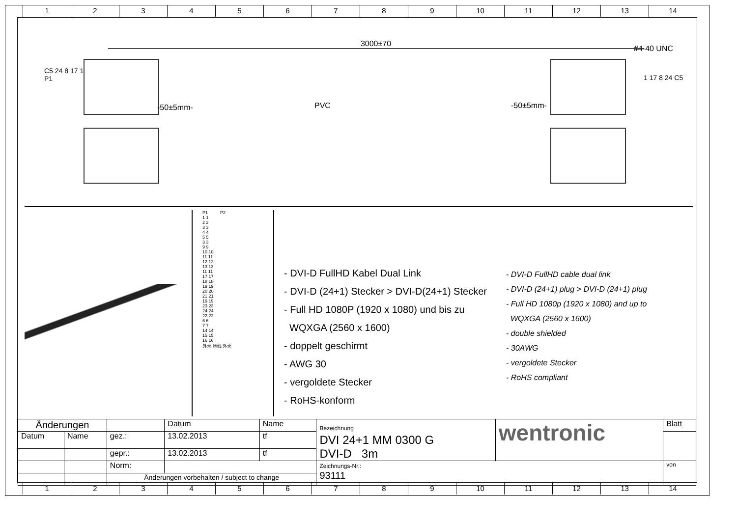1 2 3 4 5 6 7 8 9 10 11 12 13 14
3000±70
C5 24 8 17 1
P1
-50±5mm- PVC -50±5mm-
#4-40 UNC
1 17 8 24 C5
P1 P2
1 1
2 2
3 3
4 4
5 5
3 3
9 9
10 10
11 11
12 12
13 13
11 11
17 17
18 18
19 19
20 20
21 21
19 19
23 23
24 24
22 22
6 6
7 7
14 14
15 15
16 16
外壳 地线 外壳
- DVI-D FullHD Kabel Dual Link
- DVI-D (24+1) Stecker > DVI-D(24+1) Stecker
- Full HD 1080P (1920 x 1080) und bis zu
WQXGA (2560 x 1600)
- doppelt geschirmt
- AWG 30
- vergoldete Stecker
- RoHS-konform
- DVI-D FullHD cable dual link
- DVI-D (24+1) plug > DVI-D (24+1) plug
- Full HD 1080p (1920 x 1080) and up to
WQXGA (2560 x 1600)
- double shielded
- 30AWG
- vergoldete Stecker
- RoHS compliant
| Änderungen | | | Datum | Name | Bezeichnung DVI 24+1 MM 0300 G DVI-D 3m | wentronic | Blatt |
| Datum | Name | gez.: | 13.02.2013 | tf | | | |
| | | gepr.: | 13.02.2013 | tf | | | |
| | | Norm: | | | Zeichnungs-Nr.: 93111 | | von |
| | | Änderungen vorbehalten / subject to change | | | | | |
1 2 3 4 5 6 7 8 9 10 11 12 13 14